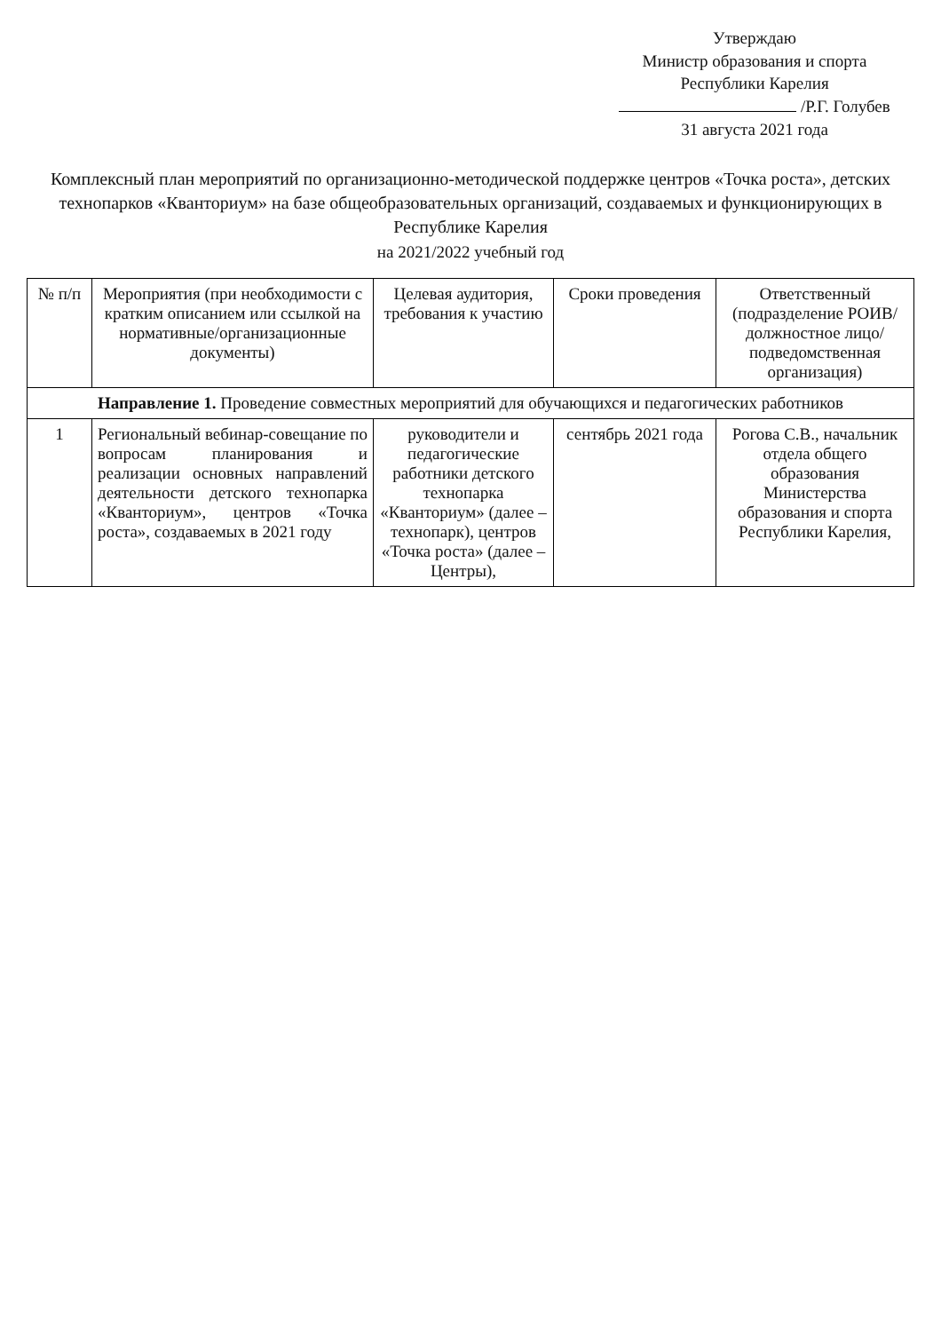Утверждаю
Министр образования и спорта
Республики Карелия
/Р.Г. Голубев
31 августа 2021 года
Комплексный план мероприятий по организационно-методической поддержке центров «Точка роста», детских технопарков «Кванториум» на базе общеобразовательных организаций, создаваемых и функционирующих в Республике Карелия
на 2021/2022 учебный год
| № п/п | Мероприятия (при необходимости с кратким описанием или ссылкой на нормативные/организационные документы) | Целевая аудитория, требования к участию | Сроки проведения | Ответственный (подразделение РОИВ/должностное лицо/подведомственная организация) |
| --- | --- | --- | --- | --- |
| Направление 1. Проведение совместных мероприятий для обучающихся и педагогических работников | | | | |
| 1 | Региональный вебинар-совещание по вопросам планирования и реализации основных направлений деятельности детского технопарка «Кванториум», центров «Точка роста», создаваемых в 2021 году | руководители и педагогические работники детского технопарка «Кванториум» (далее – технопарк), центров «Точка роста» (далее – Центры), | сентябрь 2021 года | Рогова С.В., начальник отдела общего образования Министерства образования и спорта Республики Карелия, |